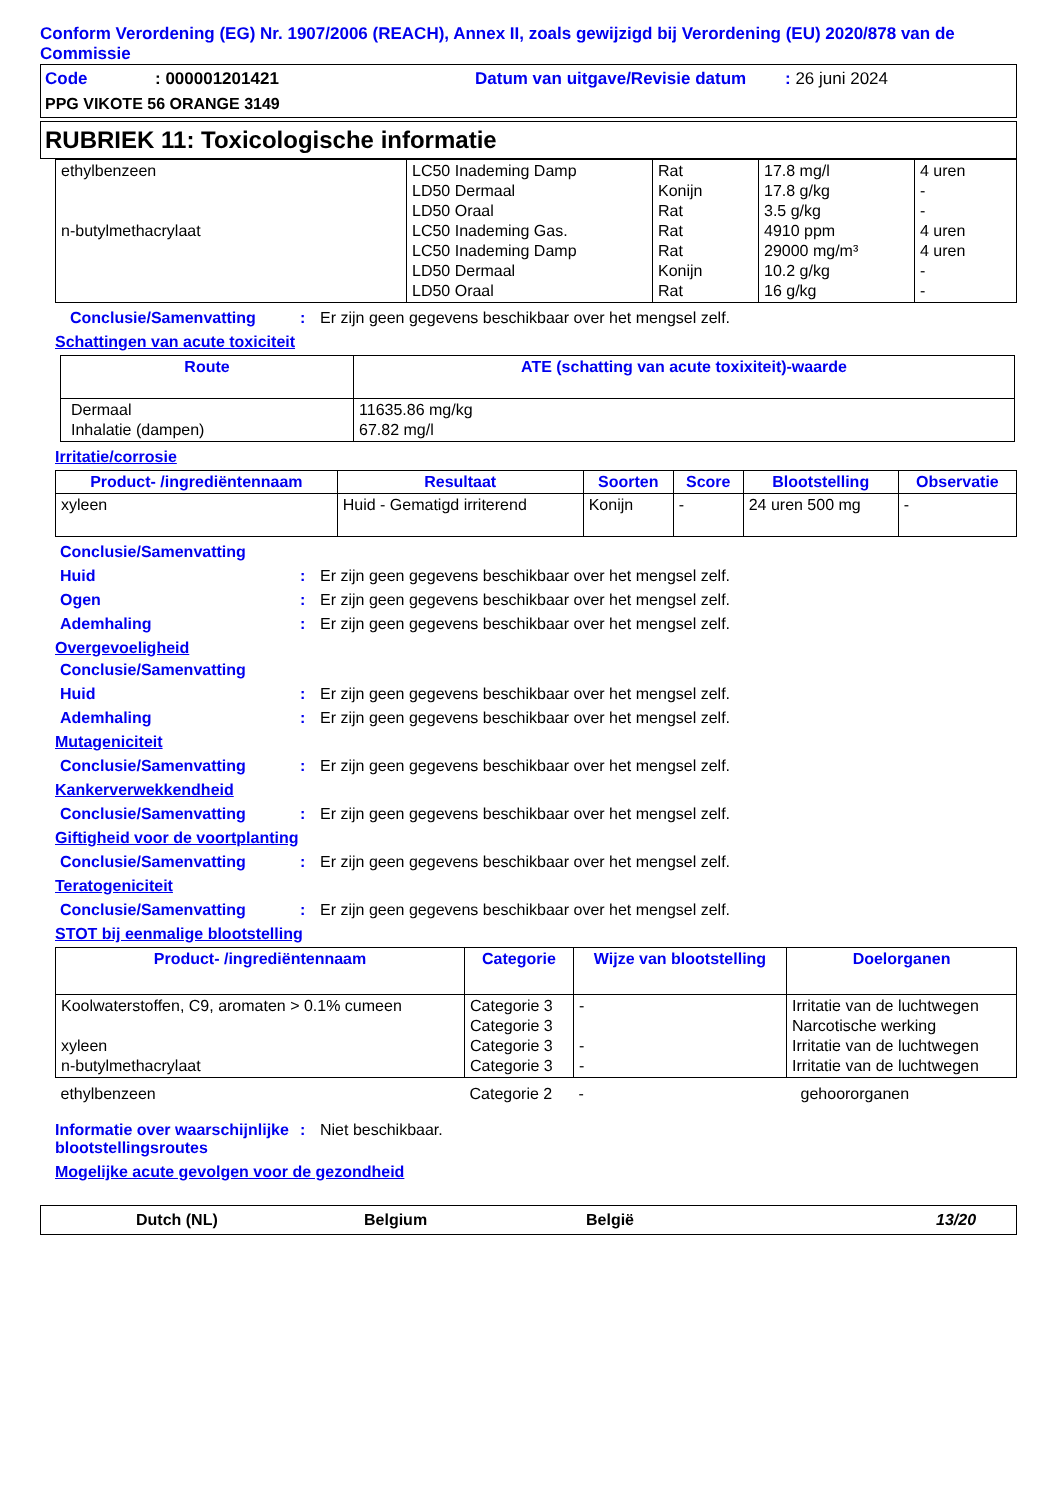Conform Verordening (EG) Nr. 1907/2006 (REACH), Annex II, zoals gewijzigd bij Verordening (EU) 2020/878 van de Commissie
Code: 000001201421 Datum van uitgave/Revisie datum: 26 juni 2024
PPG VIKOTE 56 ORANGE 3149
RUBRIEK 11: Toxicologische informatie
| ethylbenzeen n-butylmethacrylaat | LC50 Inademing Damp LD50 Dermaal LD50 Oraal LC50 Inademing Gas. LC50 Inademing Damp LD50 Dermaal LD50 Oraal | Rat Konijn Rat Rat Rat Konijn Rat | 17.8 mg/l 17.8 g/kg 3.5 g/kg 4910 ppm 29000 mg/m³ 10.2 g/kg 16 g/kg | 4 uren - - 4 uren 4 uren - - |
Conclusie/Samenvatting: Er zijn geen gegevens beschikbaar over het mengsel zelf.
Schattingen van acute toxiciteit
| Route | ATE (schatting van acute toxixiteit)-waarde |
| --- | --- |
| Dermaal Inhalatie (dampen) | 11635.86 mg/kg 67.82 mg/l |
Irritatie/corrosie
| Product- /ingrediëntennaam | Resultaat | Soorten | Score | Blootstelling | Observatie |
| --- | --- | --- | --- | --- | --- |
| xyleen | Huid - Gematigd irriterend | Konijn | - | 24 uren 500 mg | - |
Conclusie/Samenvatting
Huid: Er zijn geen gegevens beschikbaar over het mengsel zelf.
Ogen: Er zijn geen gegevens beschikbaar over het mengsel zelf.
Ademhaling: Er zijn geen gegevens beschikbaar over het mengsel zelf.
Overgevoeligheid
Conclusie/Samenvatting
Huid: Er zijn geen gegevens beschikbaar over het mengsel zelf.
Ademhaling: Er zijn geen gegevens beschikbaar over het mengsel zelf.
Mutageniciteit
Conclusie/Samenvatting: Er zijn geen gegevens beschikbaar over het mengsel zelf.
Kankerverwekkendheid
Conclusie/Samenvatting: Er zijn geen gegevens beschikbaar over het mengsel zelf.
Giftigheid voor de voortplanting
Conclusie/Samenvatting: Er zijn geen gegevens beschikbaar over het mengsel zelf.
Teratogeniciteit
Conclusie/Samenvatting: Er zijn geen gegevens beschikbaar over het mengsel zelf.
STOT bij eenmalige blootstelling
| Product- /ingrediëntennaam | Categorie | Wijze van blootstelling | Doelorganen |
| --- | --- | --- | --- |
| Koolwaterstoffen, C9, aromaten > 0.1% cumeen xyleen n-butylmethacrylaat | Categorie 3 Categorie 3 Categorie 3 Categorie 3 | - - - | Irritatie van de luchtwegen Narcotische werking Irritatie van de luchtwegen Irritatie van de luchtwegen |
| ethylbenzeen | Categorie 2 | - | gehoororganen |
Informatie over waarschijnlijke blootstellingsroutes: Niet beschikbaar.
Mogelijke acute gevolgen voor de gezondheid
Dutch (NL) Belgium België 13/20